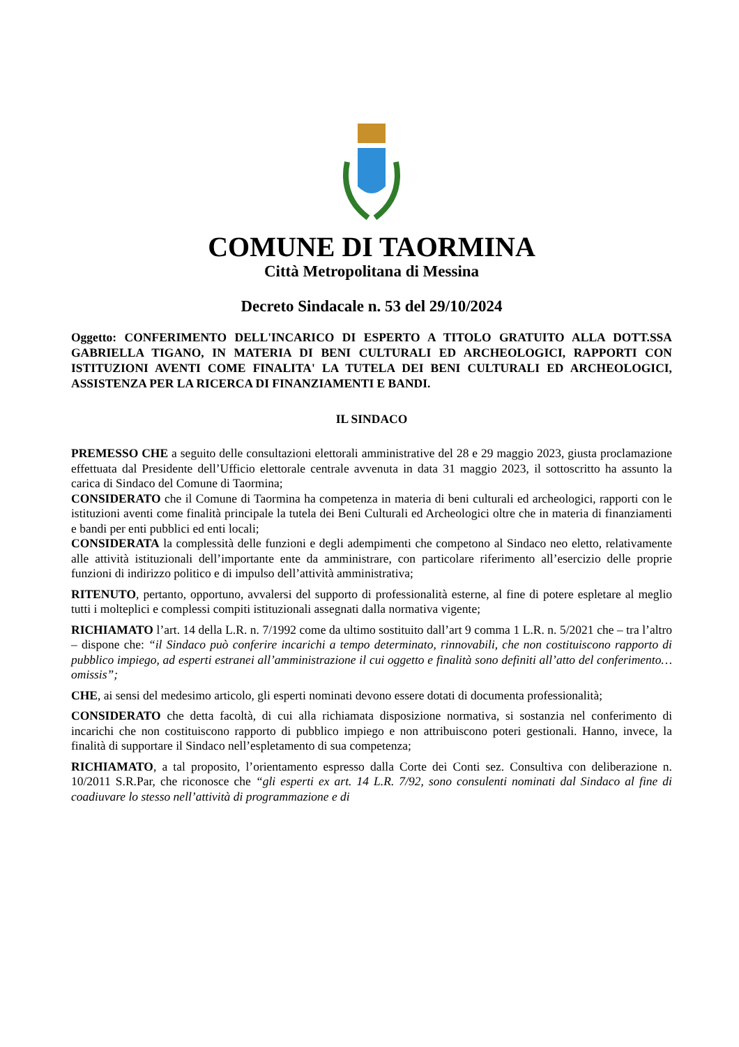COMUNE DI TAORMINA
Città Metropolitana di Messina
Decreto Sindacale n. 53 del 29/10/2024
Oggetto: CONFERIMENTO DELL'INCARICO DI ESPERTO A TITOLO GRATUITO ALLA DOTT.SSA GABRIELLA TIGANO, IN MATERIA DI BENI CULTURALI ED ARCHEOLOGICI, RAPPORTI CON ISTITUZIONI AVENTI COME FINALITA' LA TUTELA DEI BENI CULTURALI ED ARCHEOLOGICI, ASSISTENZA PER LA RICERCA DI FINANZIAMENTI E BANDI.
IL SINDACO
PREMESSO CHE a seguito delle consultazioni elettorali amministrative del 28 e 29 maggio 2023, giusta proclamazione effettuata dal Presidente dell’Ufficio elettorale centrale avvenuta in data 31 maggio 2023, il sottoscritto ha assunto la carica di Sindaco del Comune di Taormina;
CONSIDERATO che il Comune di Taormina ha competenza in materia di beni culturali ed archeologici, rapporti con le istituzioni aventi come finalità principale la tutela dei Beni Culturali ed Archeologici oltre che in materia di finanziamenti e bandi per enti pubblici ed enti locali;
CONSIDERATA la complessità delle funzioni e degli adempimenti che competono al Sindaco neo eletto, relativamente alle attività istituzionali dell’importante ente da amministrare, con particolare riferimento all’esercizio delle proprie funzioni di indirizzo politico e di impulso dell’attività amministrativa;
RITENUTO, pertanto, opportuno, avvalersi del supporto di professionalità esterne, al fine di potere espletare al meglio tutti i molteplici e complessi compiti istituzionali assegnati dalla normativa vigente;
RICHIAMATO l’art. 14 della L.R. n. 7/1992 come da ultimo sostituito dall’art 9 comma 1 L.R. n. 5/2021 che – tra l’altro – dispone che: “il Sindaco può conferire incarichi a tempo determinato, rinnovabili, che non costituiscono rapporto di pubblico impiego, ad esperti estranei all’amministrazione il cui oggetto e finalità sono definiti all’atto del conferimento… omissis”;
CHE, ai sensi del medesimo articolo, gli esperti nominati devono essere dotati di documenta professionalità;
CONSIDERATO che detta facoltà, di cui alla richiamata disposizione normativa, si sostanzia nel conferimento di incarichi che non costituiscono rapporto di pubblico impiego e non attribuiscono poteri gestionali. Hanno, invece, la finalità di supportare il Sindaco nell’espletamento di sua competenza;
RICHIAMATO, a tal proposito, l’orientamento espresso dalla Corte dei Conti sez. Consultiva con deliberazione n. 10/2011 S.R.Par, che riconosce che “gli esperti ex art. 14 L.R. 7/92, sono consulenti nominati dal Sindaco al fine di coadiuvare lo stesso nell’attività di programmazione e di